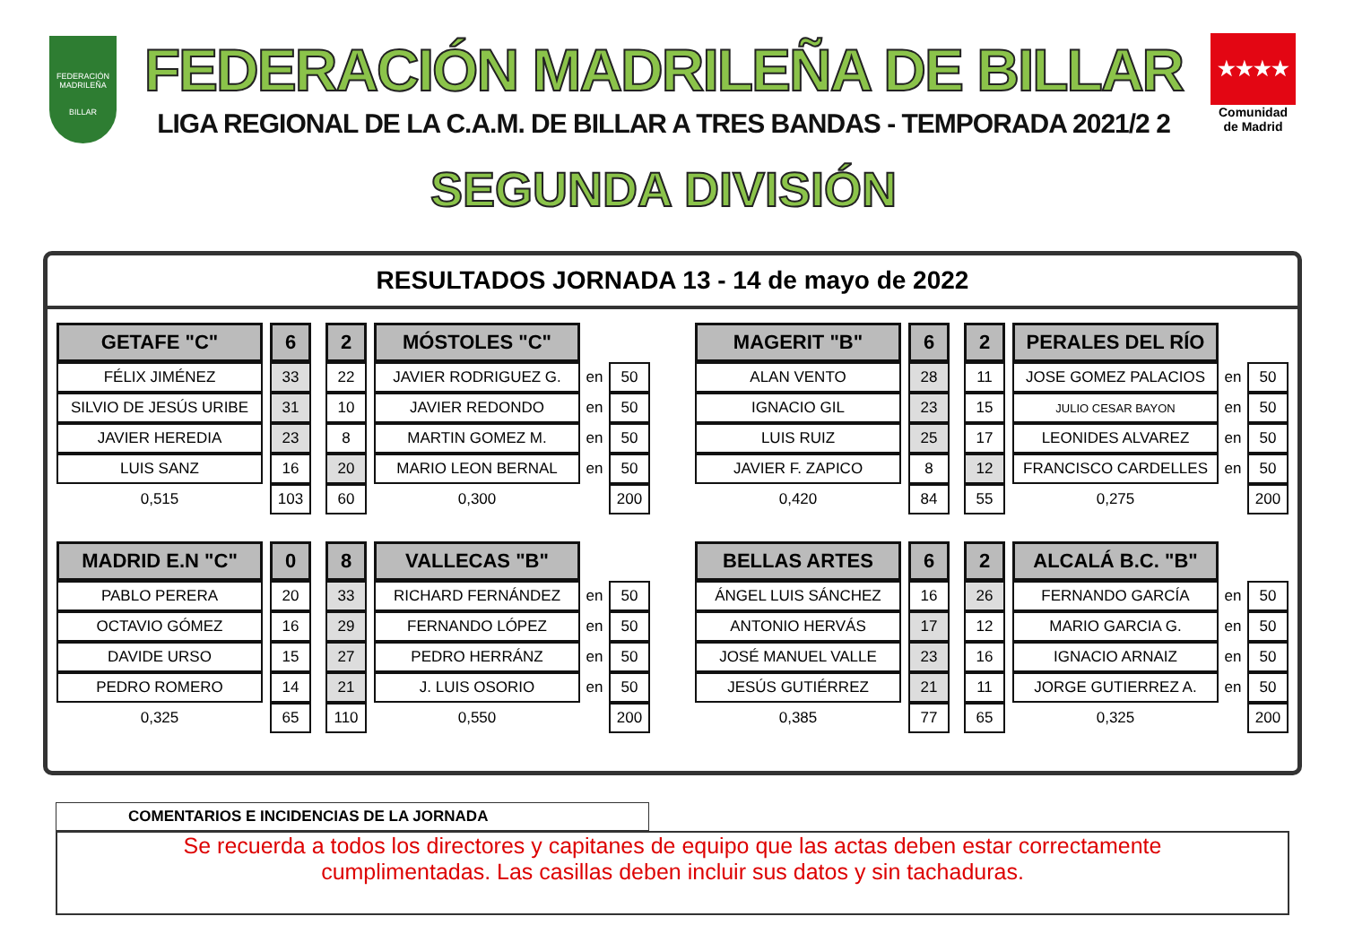FEDERACIÓN MADRILEÑA
BILLAR
FEDERACIÓN MADRILEÑA DE BILLAR
LIGA REGIONAL DE LA C.A.M. DE BILLAR A TRES BANDAS - TEMPORADA 2021/2 2
SEGUNDA DIVISIÓN
★★★★
Comunidad de Madrid
RESULTADOS JORNADA 13 - 14 de mayo de 2022
| GETAFE "C" | | 6 | | 2 | | MÓSTOLES "C" | | |
| FÉLIX JIMÉNEZ | | 33 | | 22 | | JAVIER RODRIGUEZ G. | en | 50 |
| SILVIO DE JESÚS URIBE | | 31 | | 10 | | JAVIER REDONDO | en | 50 |
| JAVIER HEREDIA | | 23 | | 8 | | MARTIN GOMEZ M. | en | 50 |
| LUIS SANZ | | 16 | | 20 | | MARIO LEON BERNAL | en | 50 |
| 0,515 | | 103 | | 60 | | 0,300 | | 200 |
| MAGERIT "B" | | 6 | | 2 | | PERALES DEL RÍO | | |
| ALAN VENTO | | 28 | | 11 | | JOSE GOMEZ PALACIOS | en | 50 |
| IGNACIO GIL | | 23 | | 15 | | JULIO CESAR BAYON | en | 50 |
| LUIS RUIZ | | 25 | | 17 | | LEONIDES ALVAREZ | en | 50 |
| JAVIER F. ZAPICO | | 8 | | 12 | | FRANCISCO CARDELLES | en | 50 |
| 0,420 | | 84 | | 55 | | 0,275 | | 200 |
| MADRID E.N "C" | | 0 | | 8 | | VALLECAS "B" | | |
| PABLO PERERA | | 20 | | 33 | | RICHARD FERNÁNDEZ | en | 50 |
| OCTAVIO GÓMEZ | | 16 | | 29 | | FERNANDO LÓPEZ | en | 50 |
| DAVIDE URSO | | 15 | | 27 | | PEDRO HERRÁNZ | en | 50 |
| PEDRO ROMERO | | 14 | | 21 | | J. LUIS OSORIO | en | 50 |
| 0,325 | | 65 | | 110 | | 0,550 | | 200 |
| BELLAS ARTES | | 6 | | 2 | | ALCALÁ B.C. "B" | | |
| ÁNGEL LUIS SÁNCHEZ | | 16 | | 26 | | FERNANDO GARCÍA | en | 50 |
| ANTONIO HERVÁS | | 17 | | 12 | | MARIO GARCIA G. | en | 50 |
| JOSÉ MANUEL VALLE | | 23 | | 16 | | IGNACIO ARNAIZ | en | 50 |
| JESÚS GUTIÉRREZ | | 21 | | 11 | | JORGE GUTIERREZ A. | en | 50 |
| 0,385 | | 77 | | 65 | | 0,325 | | 200 |
COMENTARIOS E INCIDENCIAS DE LA JORNADA
Se recuerda a todos los directores y capitanes de equipo que las actas deben estar correctamente
cumplimentadas. Las casillas deben incluir sus datos y sin tachaduras.